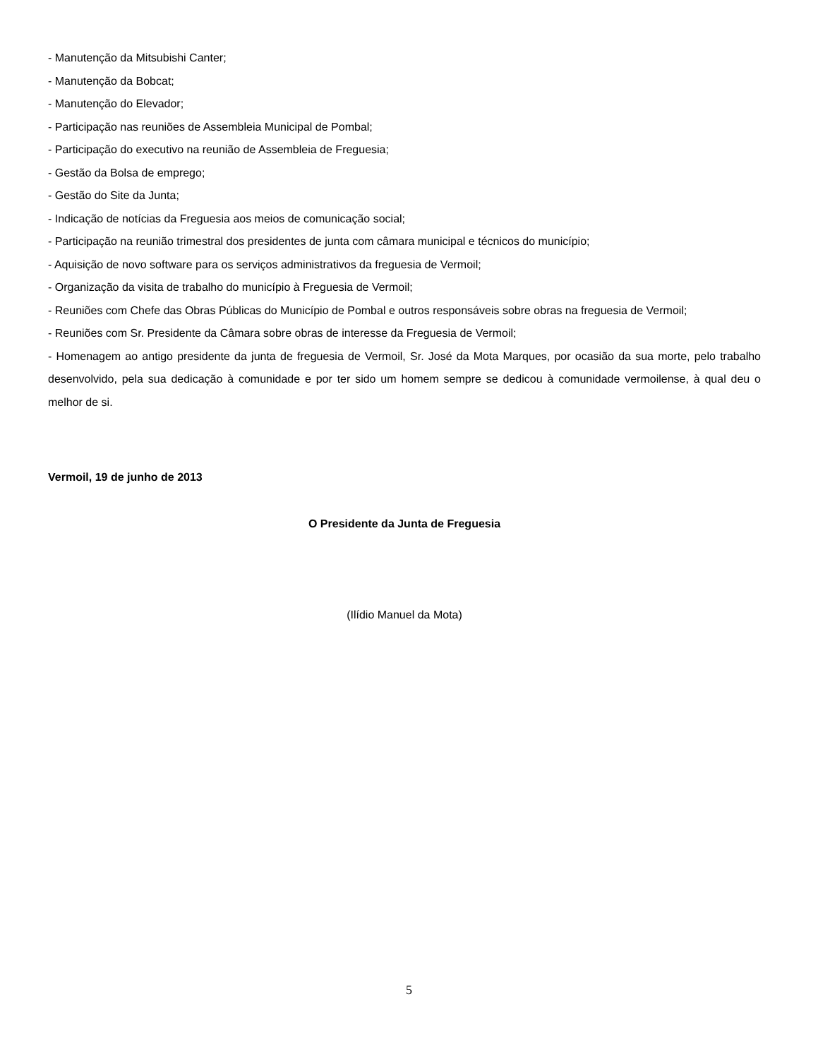- Manutenção da Mitsubishi Canter;
- Manutenção da Bobcat;
- Manutenção do Elevador;
- Participação nas reuniões de Assembleia Municipal de Pombal;
- Participação do executivo na reunião de Assembleia de Freguesia;
- Gestão da Bolsa de emprego;
- Gestão do Site da Junta;
- Indicação de notícias da Freguesia aos meios de comunicação social;
- Participação na reunião trimestral dos presidentes de junta com câmara municipal e técnicos do município;
- Aquisição de novo software para os serviços administrativos da freguesia de Vermoil;
- Organização da visita de trabalho do município à Freguesia de Vermoil;
- Reuniões com Chefe das Obras Públicas do Município de Pombal e outros responsáveis sobre obras na freguesia de Vermoil;
- Reuniões com Sr. Presidente da Câmara sobre obras de interesse da Freguesia de Vermoil;
- Homenagem ao antigo presidente da junta de freguesia de Vermoil, Sr. José da Mota Marques, por ocasião da sua morte, pelo trabalho desenvolvido, pela sua dedicação à comunidade e por ter sido um homem sempre se dedicou à comunidade vermoilense, à qual deu o melhor de si.
Vermoil, 19 de junho de 2013
O Presidente da Junta de Freguesia
(Ilídio Manuel da Mota)
5